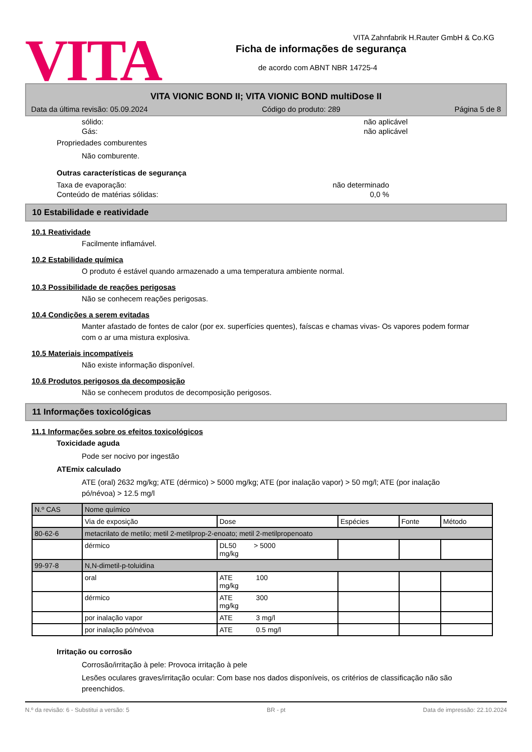VITA
VITA Zahnfabrik H.Rauter GmbH & Co.KG
Ficha de informações de segurança
de acordo com ABNT NBR 14725-4
VITA VIONIC BOND II; VITA VIONIC BOND multiDose II
Data da última revisão: 05.09.2024 Código do produto: 289 Página 5 de 8
sólido: não aplicável
Gás: não aplicável
Propriedades comburentes
Não comburente.
Outras características de segurança
Taxa de evaporação: não determinado
Conteúdo de matérias sólidas: 0,0 %
10 Estabilidade e reatividade
10.1 Reatividade
Facilmente inflamável.
10.2 Estabilidade química
O produto é estável quando armazenado a uma temperatura ambiente normal.
10.3 Possibilidade de reações perigosas
Não se conhecem reações perigosas.
10.4 Condições a serem evitadas
Manter afastado de fontes de calor (por ex. superfícies quentes), faíscas e chamas vivas- Os vapores podem formar com o ar uma mistura explosiva.
10.5 Materiais incompatíveis
Não existe informação disponível.
10.6 Produtos perigosos da decomposição
Não se conhecem produtos de decomposição perigosos.
11 Informações toxicológicas
11.1 Informações sobre os efeitos toxicológicos
Toxicidade aguda
Pode ser nocivo por ingestão
ATEmix calculado
ATE (oral) 2632 mg/kg; ATE (dérmico) > 5000 mg/kg; ATE (por inalação vapor) > 50 mg/l; ATE (por inalação pó/névoa) > 12.5 mg/l
| N.º CAS | Nome químico | | | | |
| | Via de exposição | Dose | Espécies | Fonte | Método |
| 80-62-6 | metacrilato de metilo; metil 2-metilprop-2-enoato; metil 2-metilpropenoato | | | | |
| | dérmico | DL50 > 5000 mg/kg | | | |
| 99-97-8 | N,N-dimetil-p-toluidina | | | | |
| | oral | ATE 100 mg/kg | | | |
| | dérmico | ATE 300 mg/kg | | | |
| | por inalação vapor | ATE 3 mg/l | | | |
| | por inalação pó/névoa | ATE 0.5 mg/l | | | |
Irritação ou corrosão
Corrosão/irritação à pele: Provoca irritação à pele
Lesões oculares graves/irritação ocular: Com base nos dados disponíveis, os critérios de classificação não são preenchidos.
N.º da revisão: 6 - Substitui a versão: 5 BR - pt Data de impressão: 22.10.2024